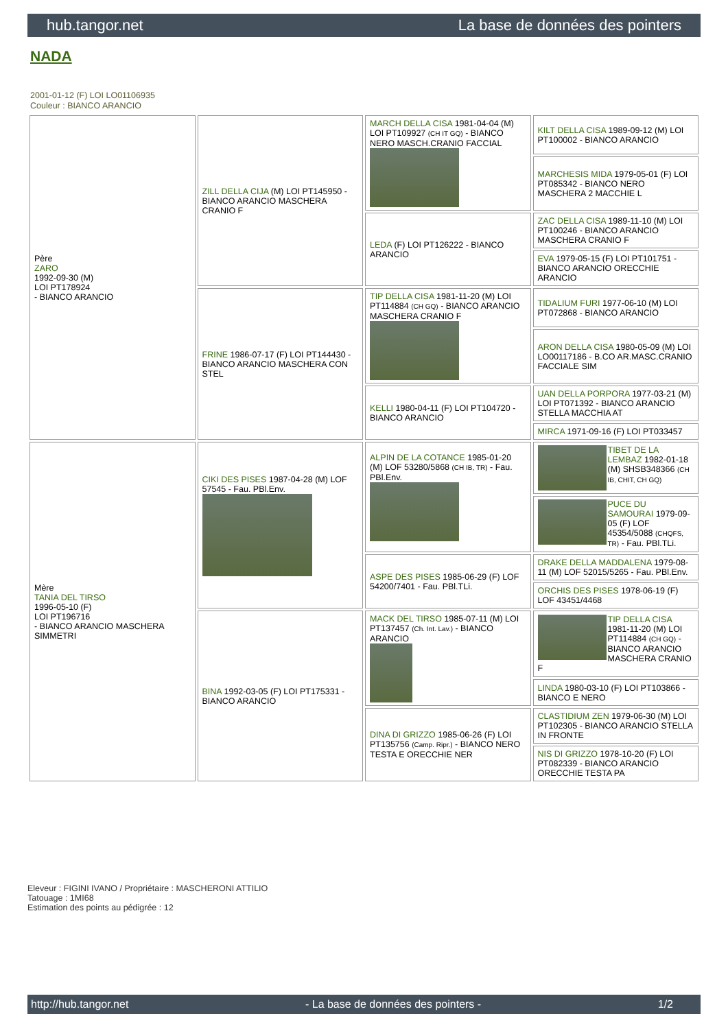hub.tangor.net La base de données des pointers
NADA
2001-01-12 (F) LOI LO01106935
Couleur : BIANCO ARANCIO
| Père ZARO 1992-09-30 (M) LOI PT178924 - BIANCO ARANCIO | ZILL DELLA CIJA (M) LOI PT145950 - BIANCO ARANCIO MASCHERA CRANIO F | MARCH DELLA CISA 1981-04-04 (M) LOI PT109927 (CH IT GQ) - BIANCO NERO MASCH.CRANIO FACCIAL | KILT DELLA CISA 1989-09-12 (M) LOI PT100002 - BIANCO ARANCIO |
| | | | MARCHESIS MIDA 1979-05-01 (F) LOI PT085342 - BIANCO NERO MASCHERA 2 MACCHIE L |
| | | LEDA (F) LOI PT126222 - BIANCO ARANCIO | ZAC DELLA CISA 1989-11-10 (M) LOI PT100246 - BIANCO ARANCIO MASCHERA CRANIO F |
| | | | EVA 1979-05-15 (F) LOI PT101751 - BIANCO ARANCIO ORECCHIE ARANCIO |
| | FRINE 1986-07-17 (F) LOI PT144430 - BIANCO ARANCIO MASCHERA CON STEL | TIP DELLA CISA 1981-11-20 (M) LOI PT114884 (CH GQ) - BIANCO ARANCIO MASCHERA CRANIO F | TIDALIUM FURI 1977-06-10 (M) LOI PT072868 - BIANCO ARANCIO |
| | | | ARON DELLA CISA 1980-05-09 (M) LOI LO00117186 - B.CO AR.MASC.CRANIO FACCIALE SIM |
| | | KELLI 1980-04-11 (F) LOI PT104720 - BIANCO ARANCIO | UAN DELLA PORPORA 1977-03-21 (M) LOI PT071392 - BIANCO ARANCIO STELLA MACCHIA AT |
| | | | MIRCA 1971-09-16 (F) LOI PT033457 |
| Mère TANIA DEL TIRSO 1996-05-10 (F) LOI PT196716 - BIANCO ARANCIO MASCHERA SIMMETRI | CIKI DES PISES 1987-04-28 (M) LOF 57545 - Fau. PBl.Env. | ALPIN DE LA COTANCE 1985-01-20 (M) LOF 53280/5868 (CH IB, TR) - Fau. PBl.Env. | TIBET DE LA LEMBAZ 1982-01-18 (M) SHSB348366 (CH IB, CHIT, CH GQ) |
| | | | PUCE DU SAMOURAI 1979-09-05 (F) LOF 45354/5088 (CHQFS, TR) - Fau. PBl.TLi. |
| | | ASPE DES PISES 1985-06-29 (F) LOF 54200/7401 - Fau. PBl.TLi. | DRAKE DELLA MADDALENA 1979-08-11 (M) LOF 52015/5265 - Fau. PBl.Env. |
| | | | ORCHIS DES PISES 1978-06-19 (F) LOF 43451/4468 |
| | BINA 1992-03-05 (F) LOI PT175331 - BIANCO ARANCIO | MACK DEL TIRSO 1985-07-11 (M) LOI PT137457 (Ch. Int. Lav.) - BIANCO ARANCIO | TIP DELLA CISA 1981-11-20 (M) LOI PT114884 (CH GQ) - BIANCO ARANCIO MASCHERA CRANIO F |
| | | | LINDA 1980-03-10 (F) LOI PT103866 - BIANCO E NERO |
| | | DINA DI GRIZZO 1985-06-26 (F) LOI PT135756 (Camp. Ripr.) - BIANCO NERO TESTA E ORECCHIE NER | CLASTIDIUM ZEN 1979-06-30 (M) LOI PT102305 - BIANCO ARANCIO STELLA IN FRONTE |
| | | | NIS DI GRIZZO 1978-10-20 (F) LOI PT082339 - BIANCO ARANCIO ORECCHIE TESTA PA |
Eleveur : FIGINI IVANO / Propriétaire : MASCHERONI ATTILIO
Tatouage : 1MI68
Estimation des points au pédigrée : 12
http://hub.tangor.net - La base de données des pointers - 1/2